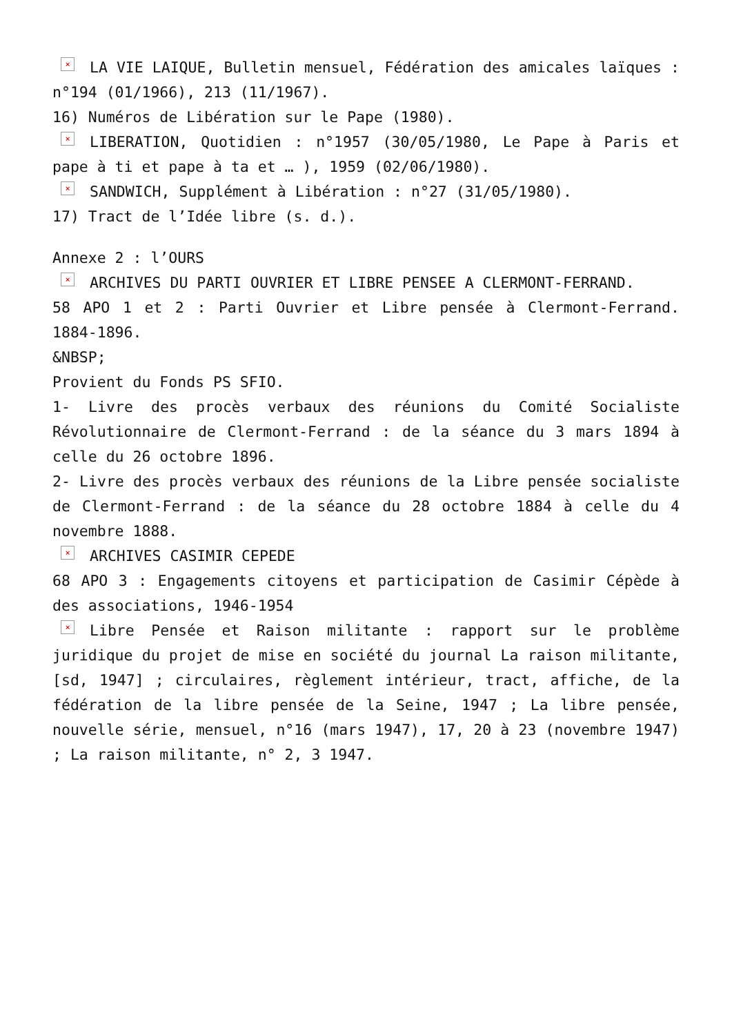× LA VIE LAIQUE, Bulletin mensuel, Fédération des amicales laïques : n°194 (01/1966), 213 (11/1967).
16) Numéros de Libération sur le Pape (1980).
× LIBERATION, Quotidien : n°1957 (30/05/1980, Le Pape à Paris et pape à ti et pape à ta et … ), 1959 (02/06/1980).
× SANDWICH, Supplément à Libération : n°27 (31/05/1980).
17) Tract de l’Idée libre (s. d.).
Annexe 2 : l’OURS
× ARCHIVES DU PARTI OUVRIER ET LIBRE PENSEE A CLERMONT-FERRAND.
58 APO 1 et 2 : Parti Ouvrier et Libre pensée à Clermont-Ferrand. 1884-1896.
&NBSP;
Provient du Fonds PS SFIO.
1- Livre des procès verbaux des réunions du Comité Socialiste Révolutionnaire de Clermont-Ferrand : de la séance du 3 mars 1894 à celle du 26 octobre 1896.
2- Livre des procès verbaux des réunions de la Libre pensée socialiste de Clermont-Ferrand : de la séance du 28 octobre 1884 à celle du 4 novembre 1888.
× ARCHIVES CASIMIR CEPEDE
68 APO 3 : Engagements citoyens et participation de Casimir Cépède à des associations, 1946-1954
× Libre Pensée et Raison militante : rapport sur le problème juridique du projet de mise en société du journal La raison militante, [sd, 1947] ; circulaires, règlement intérieur, tract, affiche, de la fédération de la libre pensée de la Seine, 1947 ; La libre pensée, nouvelle série, mensuel, n°16 (mars 1947), 17, 20 à 23 (novembre 1947) ; La raison militante, n° 2, 3 1947.